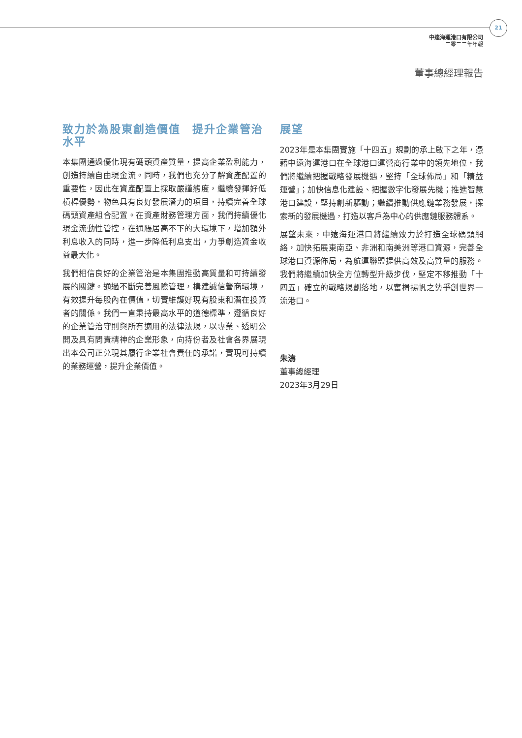21
中遠海運港口有限公司
二零二二年年報
董事總經理報告
致力於為股東創造價值　提升企業管治水平
本集團通過優化現有碼頭資產質量，提高企業盈利能力，創造持續自由現金流。同時，我們也充分了解資產配置的重要性，因此在資產配置上採取嚴謹態度，繼續發揮好低槓桿優勢，物色具有良好發展潛力的項目，持續完善全球碼頭資產組合配置。在資產財務管理方面，我們持續優化現金流動性管控，在通脹居高不下的大環境下，增加額外利息收入的同時，進一步降低利息支出，力爭創造資金收益最大化。
我們相信良好的企業管治是本集團推動高質量和可持續發展的關鍵。通過不斷完善風險管理，構建誠信營商環境，有效提升每股內在價值，切實維護好現有股東和潛在投資者的關係。我們一直秉持最高水平的道德標準，遵循良好的企業管治守則與所有適用的法律法規，以專業、透明公開及具有問責精神的企業形象，向持份者及社會各界展現出本公司正兑現其履行企業社會責任的承諾，實現可持續的業務運營，提升企業價值。
展望
2023年是本集團實施「十四五」規劃的承上啟下之年，憑藉中遠海運港口在全球港口運營商行業中的領先地位，我們將繼續把握戰略發展機遇，堅持「全球佈局」和「精益運營」；加快信息化建設、把握數字化發展先機；推進智慧港口建設，堅持創新驅動；繼續推動供應鏈業務發展，探索新的發展機遇，打造以客戶為中心的供應鏈服務體系。
展望未來，中遠海運港口將繼續致力於打造全球碼頭網絡，加快拓展東南亞、非洲和南美洲等港口資源，完善全球港口資源佈局，為航運聯盟提供高效及高質量的服務。我們將繼續加快全方位轉型升級步伐，堅定不移推動「十四五」確立的戰略規劃落地，以奮楫揚帆之勢爭創世界一流港口。
朱濤
董事總經理
2023年3月29日